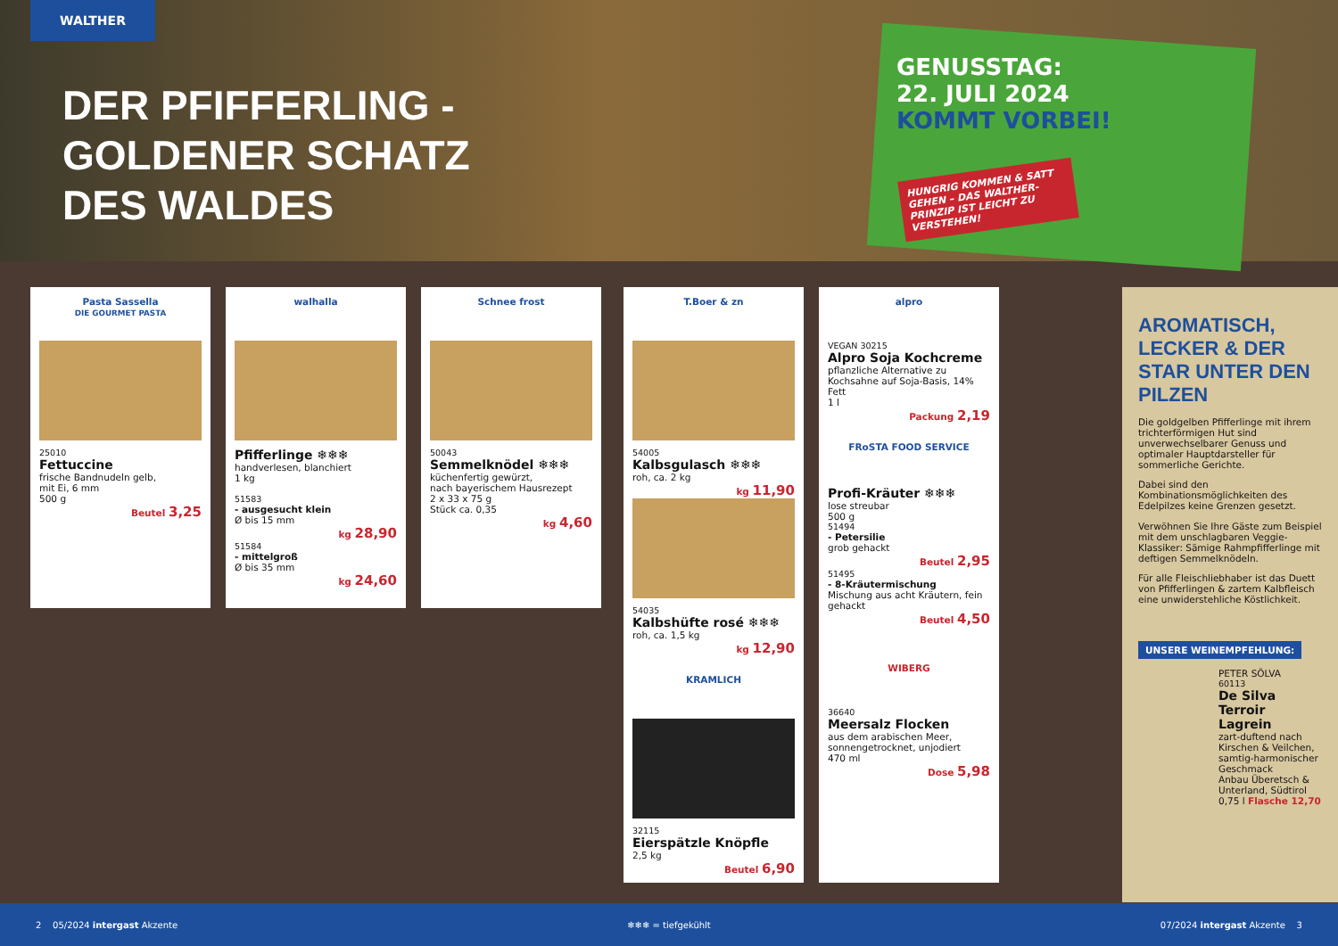WALTHER
DER PFIFFERLING -
GOLDENER SCHATZ
DES WALDES
GENUSSTAG:
22. JULI 2024
KOMMT VORBEI!
HUNGRIG KOMMEN & SATT GEHEN – DAS WALTHER-PRINZIP IST LEICHT ZU VERSTEHEN!
Pasta Sassella
DIE GOURMET PASTA
25010
Fettuccine
frische Bandnudeln gelb,
mit Ei, 6 mm
500 g
Beutel 3,25
walhalla
Pfifferlinge ❄❄❄
handverlesen, blanchiert
1 kg
51583
- ausgesucht klein
Ø bis 15 mm
kg 28,90
51584
- mittelgroß
Ø bis 35 mm
kg 24,60
Schnee frost
50043
Semmelknödel ❄❄❄
küchenfertig gewürzt,
nach bayerischem Hausrezept
2 x 33 x 75 g
Stück ca. 0,35
kg 4,60
T.Boer & zn
54005
Kalbsgulasch ❄❄❄
roh, ca. 2 kg
kg 11,90
54035
Kalbshüfte rosé ❄❄❄
roh, ca. 1,5 kg
kg 12,90
KRAMLICH
32115
Eierspätzle Knöpfle
2,5 kg
Beutel 6,90
alpro
VEGAN 30215
Alpro Soja Kochcreme
pflanzliche Alternative zu Kochsahne auf Soja-Basis, 14% Fett
1 l
Packung 2,19
FRoSTA FOOD SERVICE
Profi-Kräuter ❄❄❄
lose streubar
500 g
51494
- Petersilie
grob gehackt
Beutel 2,95
51495
- 8-Kräutermischung
Mischung aus acht Kräutern, fein gehackt
Beutel 4,50
WIBERG
36640
Meersalz Flocken
aus dem arabischen Meer, sonnengetrocknet, unjodiert
470 ml
Dose 5,98
AROMATISCH, LECKER & DER STAR UNTER DEN PILZEN
Die goldgelben Pfifferlinge mit ihrem trichterförmigen Hut sind unverwechselbarer Genuss und optimaler Hauptdarsteller für sommerliche Gerichte.
Dabei sind den Kombinationsmöglichkeiten des Edelpilzes keine Grenzen gesetzt.
Verwöhnen Sie Ihre Gäste zum Beispiel mit dem unschlagbaren Veggie-Klassiker: Sämige Rahmpfifferlinge mit deftigen Semmelknödeln.
Für alle Fleischliebhaber ist das Duett von Pfifferlingen & zartem Kalbfleisch eine unwiderstehliche Köstlichkeit.
UNSERE WEINEMPFEHLUNG:
PETER SÖLVA
60113
De Silva Terroir Lagrein
zart-duftend nach Kirschen & Veilchen, samtig-harmonischer Geschmack
Anbau Überetsch & Unterland, Südtirol
0,75 l Flasche 12,70
2 05/2024 intergast Akzente ❄❄❄ = tiefgekühlt 07/2024 intergast Akzente 3